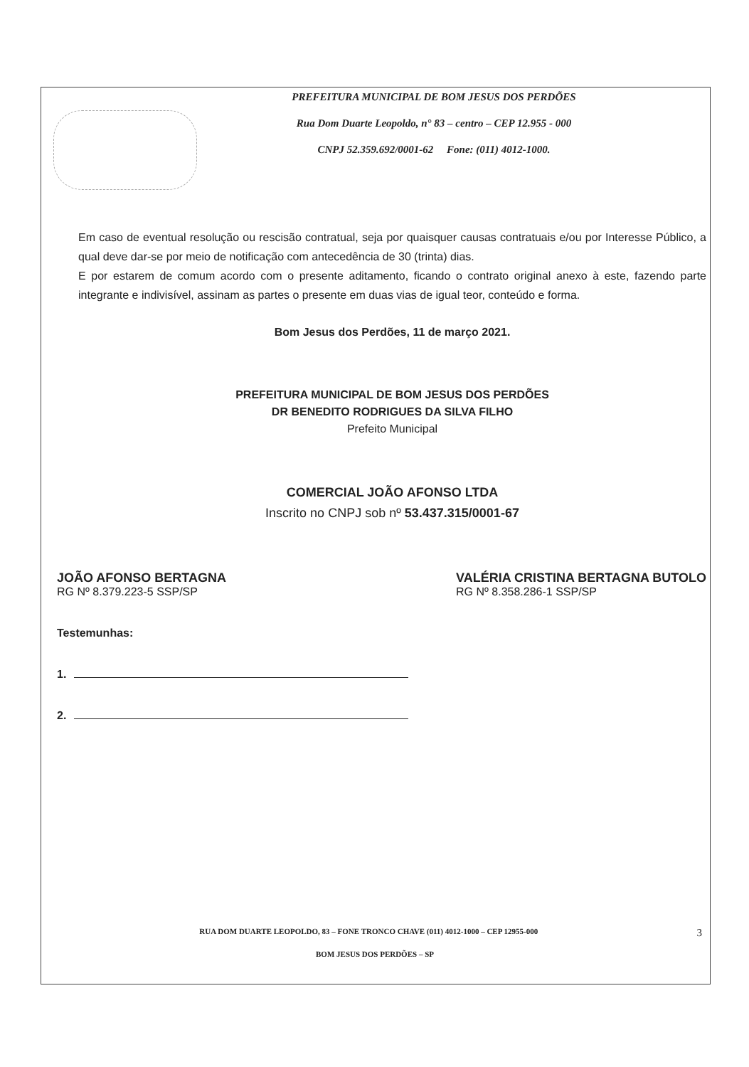PREFEITURA MUNICIPAL DE BOM JESUS DOS PERDÕES
Rua Dom Duarte Leopoldo, n° 83 – centro – CEP 12.955 - 000
CNPJ 52.359.692/0001-62 Fone: (011) 4012-1000.
Em caso de eventual resolução ou rescisão contratual, seja por quaisquer causas contratuais e/ou por Interesse Público, a qual deve dar-se por meio de notificação com antecedência de 30 (trinta) dias.
E por estarem de comum acordo com o presente aditamento, ficando o contrato original anexo à este, fazendo parte integrante e indivisível, assinam as partes o presente em duas vias de igual teor, conteúdo e forma.
Bom Jesus dos Perdões, 11 de março 2021.
PREFEITURA MUNICIPAL DE BOM JESUS DOS PERDÕES
DR BENEDITO RODRIGUES DA SILVA FILHO
Prefeito Municipal
COMERCIAL JOÃO AFONSO LTDA
Inscrito no CNPJ sob nº 53.437.315/0001-67
JOÃO AFONSO BERTAGNA
RG Nº 8.379.223-5 SSP/SP
VALÉRIA CRISTINA BERTAGNA BUTOLO
RG Nº 8.358.286-1 SSP/SP
Testemunhas:
1.
2.
RUA DOM DUARTE LEOPOLDO, 83 – FONE TRONCO CHAVE (011) 4012-1000 – CEP 12955-000 3
BOM JESUS DOS PERDÕES – SP